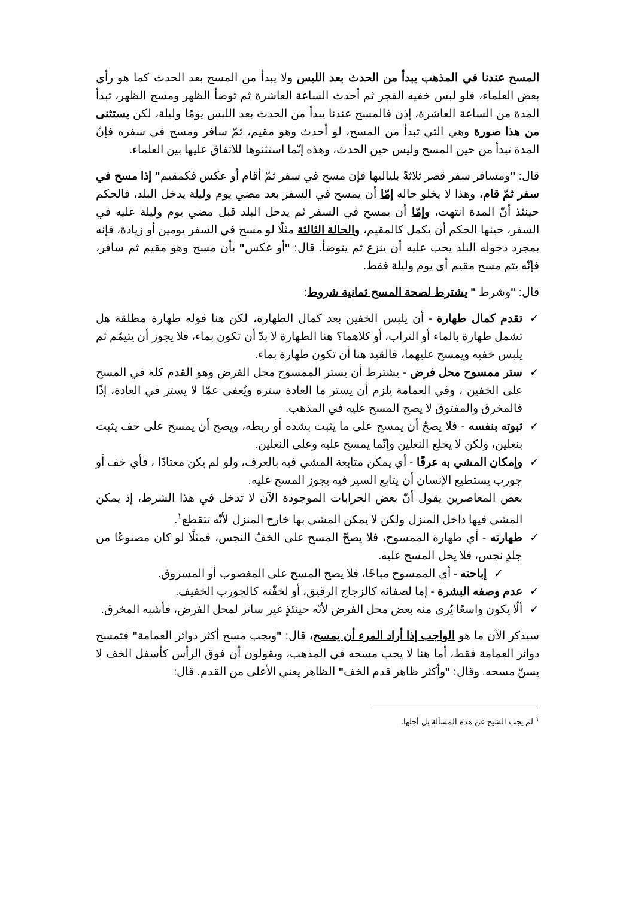المسح عندنا في المذهب يبدأ من الحدث بعد اللبس ولا يبدأ من المسح بعد الحدث كما هو رأي بعض العلماء، فلو لبس خفيه الفجر ثم أحدث الساعة العاشرة ثم توضأ الظهر ومسح الظهر، تبدأ المدة من الساعة العاشرة، إذن فالمسح عندنا يبدأ من الحدث بعد اللبس يومًا وليلة، لكن يستثنى من هذا صورة وهي التي تبدأ من المسح، لو أحدث وهو مقيم، ثمّ سافر ومسح في سفره فإنّ المدة تبدأ من حين المسح وليس حين الحدث، وهذه إنّما استثنوها للاتفاق عليها بين العلماء.
قال: "ومسافر سفر قصر ثلاثةً بلياليها فإن مسح في سفر ثمّ أقام أو عكس فكمقيم" إذا مسح في سفر ثمّ قام، وهذا لا يخلو حاله إمّا أن يمسح في السفر بعد مضي يوم وليلة يدخل البلد، فالحكم حينئذ أنّ المدة انتهت، وإمّا أن يمسح في السفر ثم يدخل البلد قبل مضي يوم وليلة عليه في السفر، حينها الحكم أن يكمل كالمقيم، والحالة الثالثة مثلًا لو مسح في السفر يومين أو زيادة، فإنه بمجرد دخوله البلد يجب عليه أن ينزع ثم يتوضأ. قال: "أو عكس" بأن مسح وهو مقيم ثم سافر، فإنّه يتم مسح مقيم أي يوم وليلة فقط.
قال: "وشرط " يشترط لصحة المسح ثمانية شروط:
✓ تقدم كمال طهارة - أن يلبس الخفين بعد كمال الطهارة، لكن هنا قوله طهارة مطلقة هل تشمل طهارة بالماء أو التراب، أو كلاهما؟ هنا الطهارة لا بدّ أن تكون بماء، فلا يجوز أن يتيمّم ثم يلبس خفيه ويمسح عليهما، فالقيد هنا أن تكون طهارة بماء.
✓ ستر ممسوح محل فرض - يشترط أن يستر الممسوح محل الفرض وهو القدم كله في المسح على الخفين ، وفي العمامة يلزم أن يستر ما العادة ستره ويُعفى عمّا لا يستر في العادة، إذًا فالمخرق والمفتوق لا يصح المسح عليه في المذهب.
✓ ثبوته بنفسه - فلا يصحّ أن يمسح على ما يثبت بشده أو ربطه، ويصح أن يمسح على خف يثبت بنعلين، ولكن لا يخلع النعلين وإنّما يمسح عليه وعلى النعلين.
✓ وإمكان المشي به عرفًا - أي يمكن متابعة المشي فيه بالعرف، ولو لم يكن معتادًا ، فأي خف أو جورب يستطيع الإنسان أن يتابع السير فيه يجوز المسح عليه.
بعض المعاصرين يقول أنّ بعض الجرابات الموجودة الآن لا تدخل في هذا الشرط، إذ يمكن المشي فيها داخل المنزل ولكن لا يمكن المشي بها خارج المنزل لأنّه تتقطع<sup>١</sup>.
✓ طهارته - أي طهارة الممسوح، فلا يصحّ المسح على الخفّ النجس، فمثلًا لو كان مصنوعًا من جلدٍ نجس، فلا يحل المسح عليه.
✓ إباحته - أي الممسوح مباحًا، فلا يصح المسح على المغصوب أو المسروق.
✓ عدم وصفه البشرة - إما لصفائه كالزجاج الرقيق، أو لخفّته كالجورب الخفيف.
✓ ألّا يكون واسعًا يُرى منه بعض محل الفرض لأنّه حينئذٍ غير ساتر لمحل الفرض، فأشبه المخرق.
سيذكر الآن ما هو الواجب إذا أراد المرء أن يمسح، قال: "ويجب مسح أكثر دوائر العمامة" فتمسح دوائر العمامة فقط، أما هنا لا يجب مسحه في المذهب، ويقولون أن فوق الرأس كأسفل الخف لا يسنّ مسحه. وقال: "وأكثر ظاهر قدم الخف" الظاهر يعني الأعلى من القدم. قال:
<sup>١</sup> لم يجب الشيخ عن هذه المسألة بل أجلها.